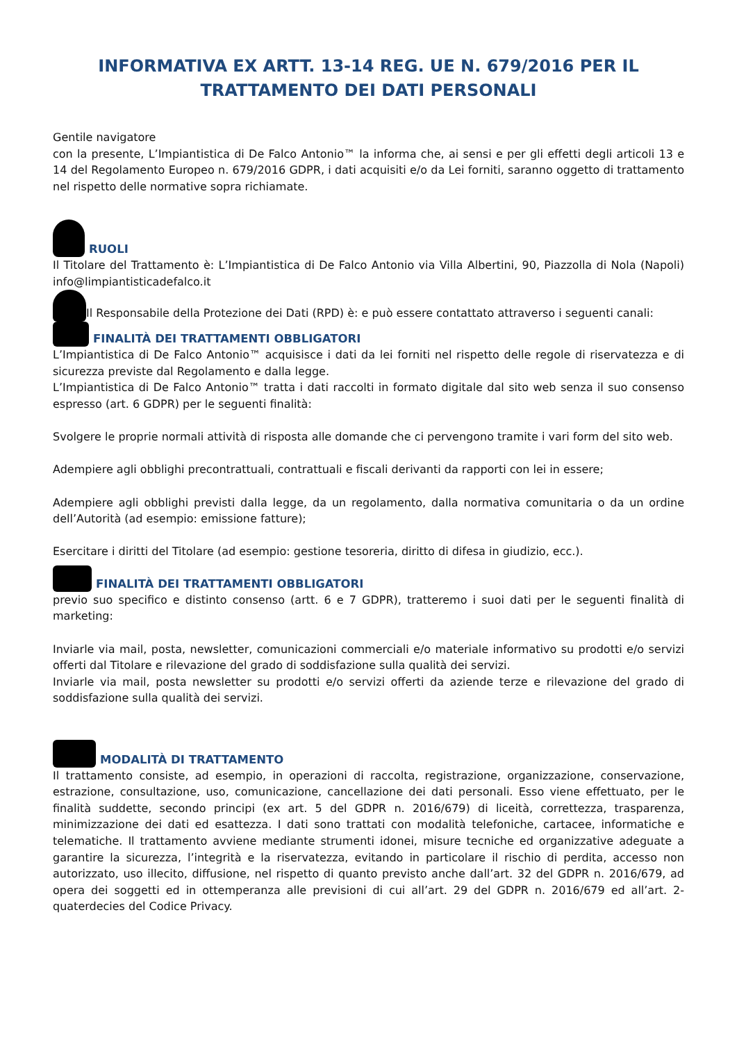INFORMATIVA EX ARTT. 13-14 REG. UE N. 679/2016 PER IL TRATTAMENTO DEI DATI PERSONALI
Gentile navigatore
con la presente, L’Impiantistica di De Falco Antonio™ la informa che, ai sensi e per gli effetti degli articoli 13 e 14 del Regolamento Europeo n. 679/2016 GDPR, i dati acquisiti e/o da Lei forniti, saranno oggetto di trattamento nel rispetto delle normative sopra richiamate.
RUOLI
Il Titolare del Trattamento è: L’Impiantistica di De Falco Antonio via Villa Albertini, 90, Piazzolla di Nola (Napoli) info@limpiantisticadefalco.it
Il Responsabile della Protezione dei Dati (RPD) è: e può essere contattato attraverso i seguenti canali:
FINALITÀ DEI TRATTAMENTI OBBLIGATORI
L’Impiantistica di De Falco Antonio™ acquisisce i dati da lei forniti nel rispetto delle regole di riservatezza e di sicurezza previste dal Regolamento e dalla legge.
L’Impiantistica di De Falco Antonio™ tratta i dati raccolti in formato digitale dal sito web senza il suo consenso espresso (art. 6 GDPR) per le seguenti finalità:
Svolgere le proprie normali attività di risposta alle domande che ci pervengono tramite i vari form del sito web.
Adempiere agli obblighi precontrattuali, contrattuali e fiscali derivanti da rapporti con lei in essere;
Adempiere agli obblighi previsti dalla legge, da un regolamento, dalla normativa comunitaria o da un ordine dell’Autorità (ad esempio: emissione fatture);
Esercitare i diritti del Titolare (ad esempio: gestione tesoreria, diritto di difesa in giudizio, ecc.).
FINALITÀ DEI TRATTAMENTI OBBLIGATORI
previo suo specifico e distinto consenso (artt. 6 e 7 GDPR), tratteremo i suoi dati per le seguenti finalità di marketing:
Inviarle via mail, posta, newsletter, comunicazioni commerciali e/o materiale informativo su prodotti e/o servizi offerti dal Titolare e rilevazione del grado di soddisfazione sulla qualità dei servizi.
Inviarle via mail, posta newsletter su prodotti e/o servizi offerti da aziende terze e rilevazione del grado di soddisfazione sulla qualità dei servizi.
MODALITÀ DI TRATTAMENTO
Il trattamento consiste, ad esempio, in operazioni di raccolta, registrazione, organizzazione, conservazione, estrazione, consultazione, uso, comunicazione, cancellazione dei dati personali. Esso viene effettuato, per le finalità suddette, secondo principi (ex art. 5 del GDPR n. 2016/679) di liceità, correttezza, trasparenza, minimizzazione dei dati ed esattezza. I dati sono trattati con modalità telefoniche, cartacee, informatiche e telematiche. Il trattamento avviene mediante strumenti idonei, misure tecniche ed organizzative adeguate a garantire la sicurezza, l’integrità e la riservatezza, evitando in particolare il rischio di perdita, accesso non autorizzato, uso illecito, diffusione, nel rispetto di quanto previsto anche dall’art. 32 del GDPR n. 2016/679, ad opera dei soggetti ed in ottemperanza alle previsioni di cui all’art. 29 del GDPR n. 2016/679 ed all’art. 2-quaterdecies del Codice Privacy.